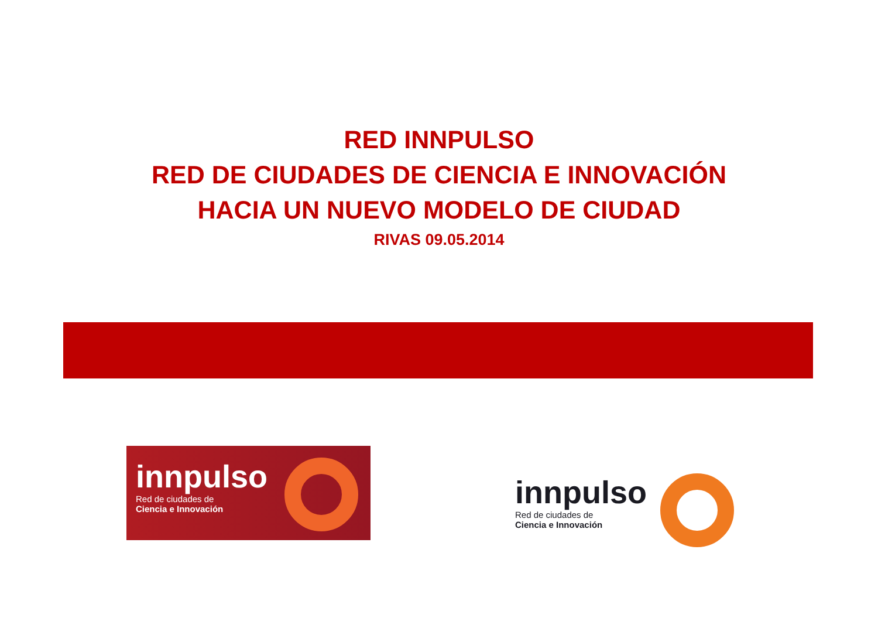RED INNPULSO
RED DE CIUDADES DE CIENCIA E INNOVACIÓN
HACIA UN NUEVO MODELO DE CIUDAD
RIVAS 09.05.2014
innpulso
Red de ciudades de
Ciencia e Innovación
innpulso
Red de ciudades de
Ciencia e Innovación